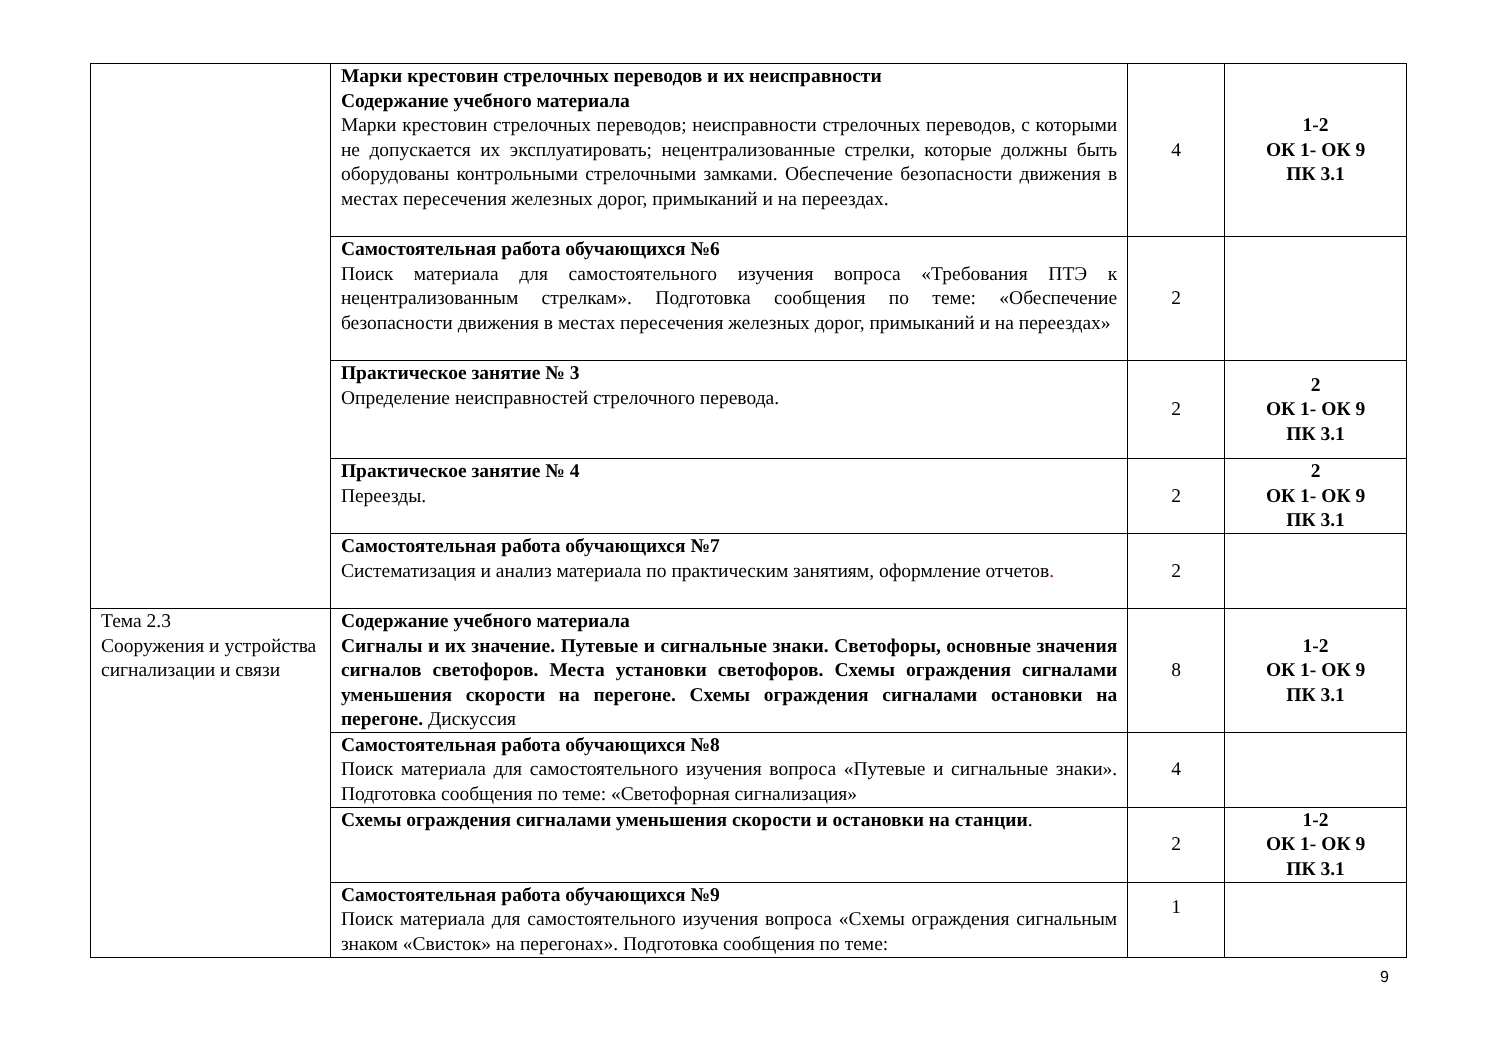| | Марки крестовин стрелочных переводов и их неисправности Содержание учебного материала Марки крестовин стрелочных переводов; неисправности стрелочных переводов, с которыми не допускается их эксплуатировать; нецентрализованные стрелки, которые должны быть оборудованы контрольными стрелочными замками. Обеспечение безопасности движения в местах пересечения железных дорог, примыканий и на переездах. | 4 | 1-2 ОК 1- ОК 9 ПК 3.1 |
| | Самостоятельная работа обучающихся №6 Поиск материала для самостоятельного изучения вопроса «Требования ПТЭ к нецентрализованным стрелкам». Подготовка сообщения по теме: «Обеспечение безопасности движения в местах пересечения железных дорог, примыканий и на переездах» | 2 | |
| | Практическое занятие № 3 Определение неисправностей стрелочного перевода. | 2 | 2 ОК 1- ОК 9 ПК 3.1 |
| | Практическое занятие № 4 Переезды. | 2 | 2 ОК 1- ОК 9 ПК 3.1 |
| | Самостоятельная работа обучающихся №7 Систематизация и анализ материала по практическим занятиям, оформление отчетов . | 2 | |
| Тема 2.3 Сооружения и устройства сигнализации и связи | Содержание учебного материала Сигналы и их значение. Путевые и сигнальные знаки. Светофоры, основные значения сигналов светофоров. Места установки светофоров. Схемы ограждения сигналами уменьшения скорости на перегоне. Схемы ограждения сигналами остановки на перегоне. Дискуссия | 8 | 1-2 ОК 1- ОК 9 ПК 3.1 |
| | Самостоятельная работа обучающихся №8 Поиск материала для самостоятельного изучения вопроса «Путевые и сигнальные знаки». Подготовка сообщения по теме: «Светофорная сигнализация» | 4 | |
| | Схемы ограждения сигналами уменьшения скорости и остановки на станции . | 2 | 1-2 ОК 1- ОК 9 ПК 3.1 |
| | Самостоятельная работа обучающихся №9 Поиск материала для самостоятельного изучения вопроса «Схемы ограждения сигнальным знаком «Свисток» на перегонах». Подготовка сообщения по теме: | 1 | |
9